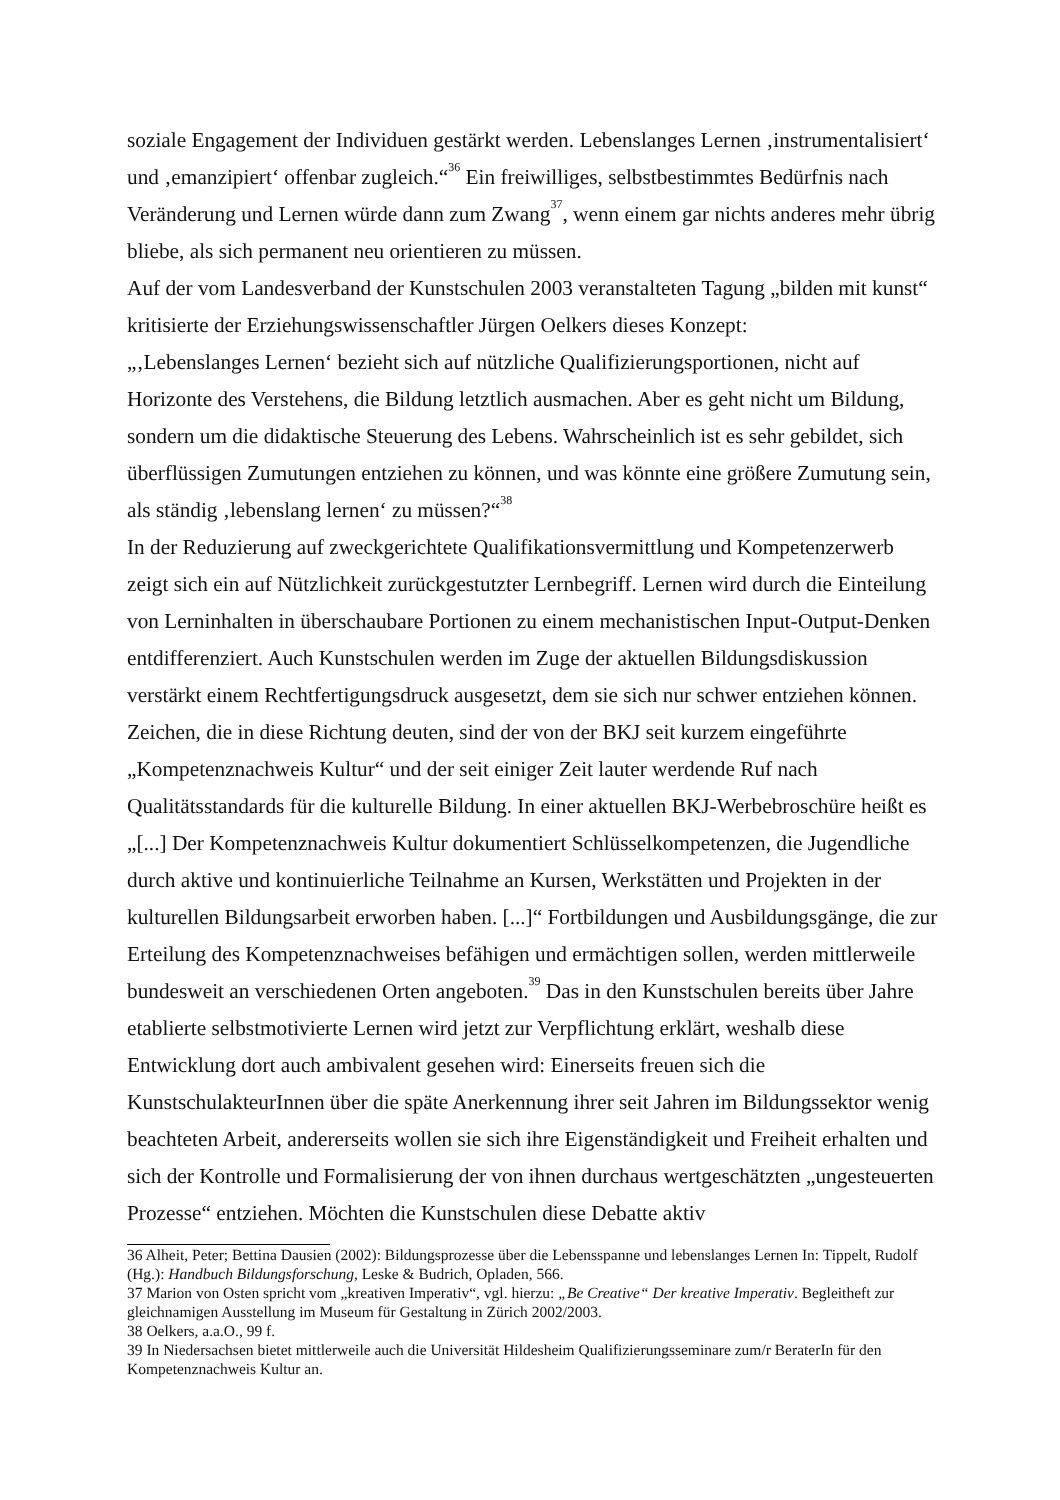soziale Engagement der Individuen gestärkt werden. Lebenslanges Lernen ‚instrumentalisiert‘ und ‚emanzipiert‘ offenbar zugleich.“<sup>36</sup> Ein freiwilliges, selbstbestimmtes Bedürfnis nach Veränderung und Lernen würde dann zum Zwang<sup>37</sup>, wenn einem gar nichts anderes mehr übrig bliebe, als sich permanent neu orientieren zu müssen.
Auf der vom Landesverband der Kunstschulen 2003 veranstalteten Tagung „bilden mit kunst“ kritisierte der Erziehungswissenschaftler Jürgen Oelkers dieses Konzept:
„‚Lebenslanges Lernen‘ bezieht sich auf nützliche Qualifizierungsportionen, nicht auf Horizonte des Verstehens, die Bildung letztlich ausmachen. Aber es geht nicht um Bildung, sondern um die didaktische Steuerung des Lebens. Wahrscheinlich ist es sehr gebildet, sich überflüssigen Zumutungen entziehen zu können, und was könnte eine größere Zumutung sein, als ständig ‚lebenslang lernen‘ zu müssen?“<sup>38</sup>
In der Reduzierung auf zweckgerichtete Qualifikationsvermittlung und Kompetenzerwerb zeigt sich ein auf Nützlichkeit zurückgestutzter Lernbegriff. Lernen wird durch die Einteilung von Lerninhalten in überschaubare Portionen zu einem mechanistischen Input-Output-Denken entdifferenziert. Auch Kunstschulen werden im Zuge der aktuellen Bildungsdiskussion verstärkt einem Rechtfertigungsdruck ausgesetzt, dem sie sich nur schwer entziehen können. Zeichen, die in diese Richtung deuten, sind der von der BKJ seit kurzem eingeführte „Kompetenznachweis Kultur“ und der seit einiger Zeit lauter werdende Ruf nach Qualitätsstandards für die kulturelle Bildung. In einer aktuellen BKJ-Werbebroschüre heißt es „[...] Der Kompetenznachweis Kultur dokumentiert Schlüsselkompetenzen, die Jugendliche durch aktive und kontinuierliche Teilnahme an Kursen, Werkstätten und Projekten in der kulturellen Bildungsarbeit erworben haben. [...]“ Fortbildungen und Ausbildungsgänge, die zur Erteilung des Kompetenznachweises befähigen und ermächtigen sollen, werden mittlerweile bundesweit an verschiedenen Orten angeboten.<sup>39</sup> Das in den Kunstschulen bereits über Jahre etablierte selbstmotivierte Lernen wird jetzt zur Verpflichtung erklärt, weshalb diese Entwicklung dort auch ambivalent gesehen wird: Einerseits freuen sich die KunstschulakteurInnen über die späte Anerkennung ihrer seit Jahren im Bildungssektor wenig beachteten Arbeit, andererseits wollen sie sich ihre Eigenständigkeit und Freiheit erhalten und sich der Kontrolle und Formalisierung der von ihnen durchaus wertgeschätzten „ungesteuerten Prozesse“ entziehen. Möchten die Kunstschulen diese Debatte aktiv
36 Alheit, Peter; Bettina Dausien (2002): Bildungsprozesse über die Lebensspanne und lebenslanges Lernen In: Tippelt, Rudolf (Hg.): Handbuch Bildungsforschung, Leske & Budrich, Opladen, 566.
37 Marion von Osten spricht vom „kreativen Imperativ“, vgl. hierzu: „Be Creative“ Der kreative Imperativ. Begleitheft zur gleichnamigen Ausstellung im Museum für Gestaltung in Zürich 2002/2003.
38 Oelkers, a.a.O., 99 f.
39 In Niedersachsen bietet mittlerweile auch die Universität Hildesheim Qualifizierungsseminare zum/r BeraterIn für den Kompetenznachweis Kultur an.